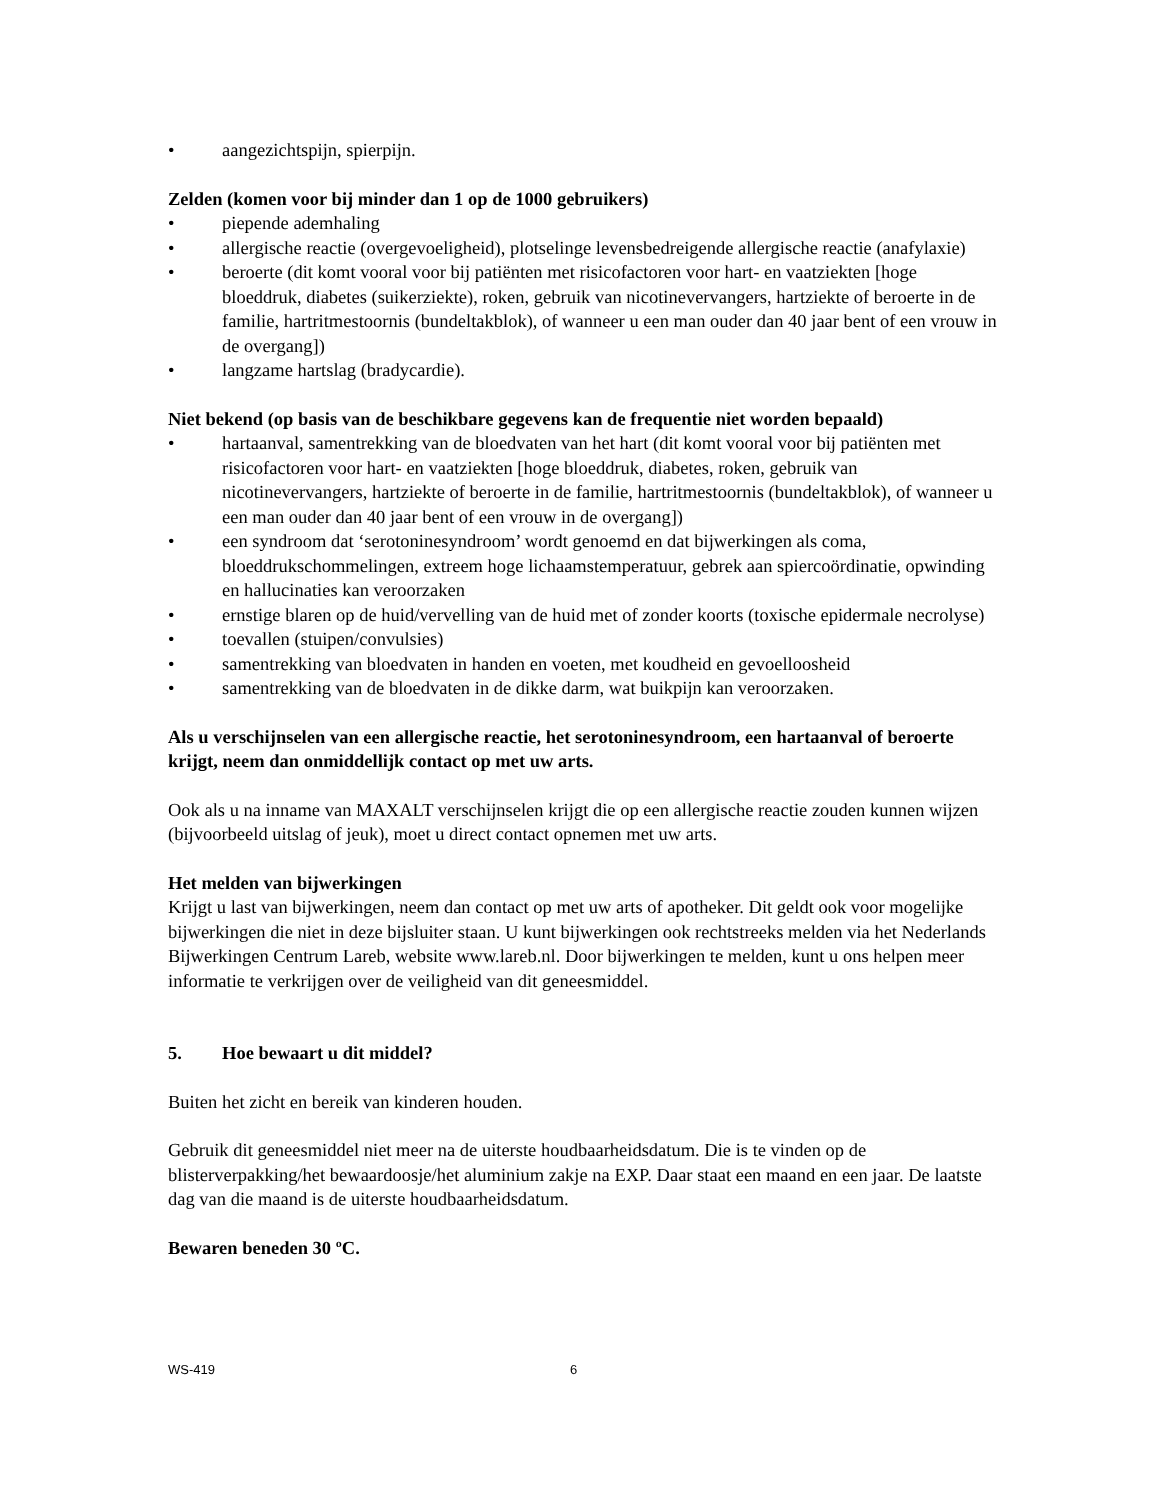• aangezichtspijn, spierpijn.
Zelden (komen voor bij minder dan 1 op de 1000 gebruikers)
• piepende ademhaling
• allergische reactie (overgevoeligheid), plotselinge levensbedreigende allergische reactie (anafylaxie)
• beroerte (dit komt vooral voor bij patiënten met risicofactoren voor hart- en vaatziekten [hoge bloeddruk, diabetes (suikerziekte), roken, gebruik van nicotinevervangers, hartziekte of beroerte in de familie, hartritmestoornis (bundeltakblok), of wanneer u een man ouder dan 40 jaar bent of een vrouw in de overgang])
• langzame hartslag (bradycardie).
Niet bekend (op basis van de beschikbare gegevens kan de frequentie niet worden bepaald)
• hartaanval, samentrekking van de bloedvaten van het hart (dit komt vooral voor bij patiënten met risicofactoren voor hart- en vaatziekten [hoge bloeddruk, diabetes, roken, gebruik van nicotinevervangers, hartziekte of beroerte in de familie, hartritmestoornis (bundeltakblok), of wanneer u een man ouder dan 40 jaar bent of een vrouw in de overgang])
• een syndroom dat ‘serotoninesyndroom’ wordt genoemd en dat bijwerkingen als coma, bloeddrukschommelingen, extreem hoge lichaamstemperatuur, gebrek aan spiercoördinatie, opwinding en hallucinaties kan veroorzaken
• ernstige blaren op de huid/vervelling van de huid met of zonder koorts (toxische epidermale necrolyse)
• toevallen (stuipen/convulsies)
• samentrekking van bloedvaten in handen en voeten, met koudheid en gevoelloosheid
• samentrekking van de bloedvaten in de dikke darm, wat buikpijn kan veroorzaken.
Als u verschijnselen van een allergische reactie, het serotoninesyndroom, een hartaanval of beroerte krijgt, neem dan onmiddellijk contact op met uw arts.
Ook als u na inname van MAXALT verschijnselen krijgt die op een allergische reactie zouden kunnen wijzen (bijvoorbeeld uitslag of jeuk), moet u direct contact opnemen met uw arts.
Het melden van bijwerkingen
Krijgt u last van bijwerkingen, neem dan contact op met uw arts of apotheker. Dit geldt ook voor mogelijke bijwerkingen die niet in deze bijsluiter staan. U kunt bijwerkingen ook rechtstreeks melden via het Nederlands Bijwerkingen Centrum Lareb, website www.lareb.nl. Door bijwerkingen te melden, kunt u ons helpen meer informatie te verkrijgen over de veiligheid van dit geneesmiddel.
5. Hoe bewaart u dit middel?
Buiten het zicht en bereik van kinderen houden.
Gebruik dit geneesmiddel niet meer na de uiterste houdbaarheidsdatum. Die is te vinden op de blisterverpakking/het bewaardoosje/het aluminium zakje na EXP. Daar staat een maand en een jaar. De laatste dag van die maand is de uiterste houdbaarheidsdatum.
Bewaren beneden 30 ºC.
WS-419 6